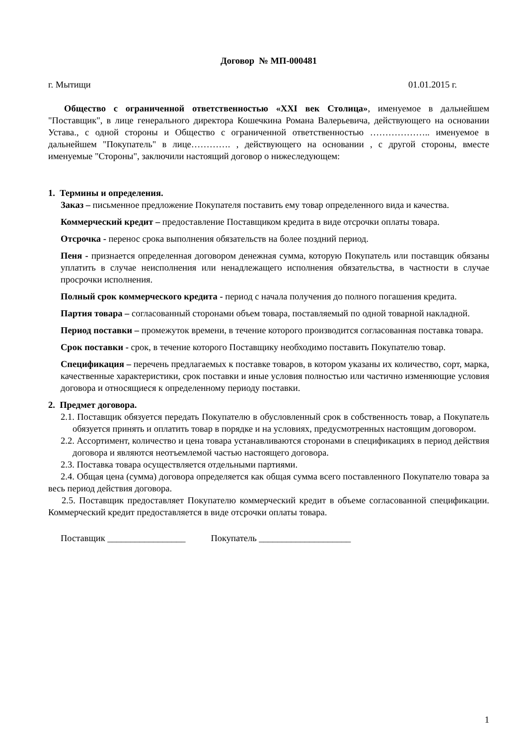Договор № МП-000481
г. Мытищи 01.01.2015 г.
Общество с ограниченной ответственностью «XXI век Столица», именуемое в дальнейшем "Поставщик", в лице генерального директора Кошечкина Романа Валерьевича, действующего на основании Устава., с одной стороны и Общество с ограниченной ответственностью ……………….. именуемое в дальнейшем "Покупатель" в лице…………. , действующего на основании , с другой стороны, вместе именуемые "Стороны", заключили настоящий договор о нижеследующем:
1. Термины и определения.
Заказ – письменное предложение Покупателя поставить ему товар определенного вида и качества.
Коммерческий кредит – предоставление Поставщиком кредита в виде отсрочки оплаты товара.
Отсрочка - перенос срока выполнения обязательств на более поздний период.
Пеня - признается определенная договором денежная сумма, которую Покупатель или поставщик обязаны уплатить в случае неисполнения или ненадлежащего исполнения обязательства, в частности в случае просрочки исполнения.
Полный срок коммерческого кредита - период с начала получения до полного погашения кредита.
Партия товара – согласованный сторонами объем товара, поставляемый по одной товарной накладной.
Период поставки – промежуток времени, в течение которого производится согласованная поставка товара.
Срок поставки - срок, в течение которого Поставщику необходимо поставить Покупателю товар.
Спецификация – перечень предлагаемых к поставке товаров, в котором указаны их количество, сорт, марка, качественные характеристики, срок поставки и иные условия полностью или частично изменяющие условия договора и относящиеся к определенному периоду поставки.
2. Предмет договора.
2.1. Поставщик обязуется передать Покупателю в обусловленный срок в собственность товар, а Покупатель обязуется принять и оплатить товар в порядке и на условиях, предусмотренных настоящим договором.
2.2. Ассортимент, количество и цена товара устанавливаются сторонами в спецификациях в период действия договора и являются неотъемлемой частью настоящего договора.
2.3. Поставка товара осуществляется отдельными партиями.
2.4. Общая цена (сумма) договора определяется как общая сумма всего поставленного Покупателю товара за весь период действия договора.
2.5. Поставщик предоставляет Покупателю коммерческий кредит в объеме согласованной спецификации. Коммерческий кредит предоставляется в виде отсрочки оплаты товара.
Поставщик _________________ Покупатель ____________________
1